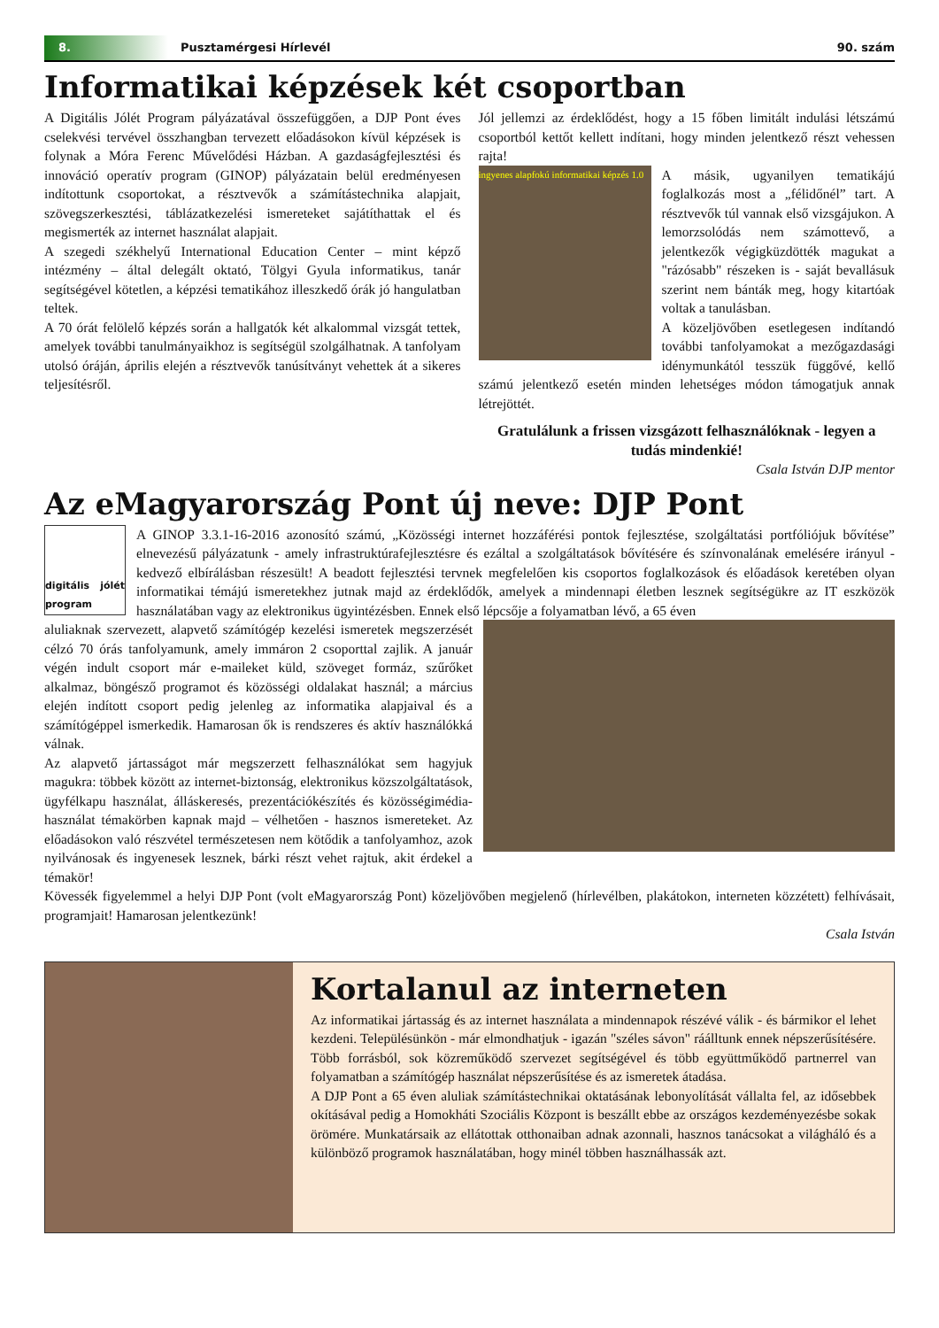8.
Pusztamérgesi Hírlevél 90. szám
Informatikai képzések két csoportban
A Digitális Jólét Program pályázatával összefüggően, a DJP Pont éves cselekvési tervével összhangban tervezett előadásokon kívül képzések is folynak a Móra Ferenc Művelődési Házban. A gazdaságfejlesztési és innováció operatív program (GINOP) pályázatain belül eredményesen indítottunk csoportokat, a résztvevők a számítástechnika alapjait, szövegszerkesztési, táblázatkezelési ismereteket sajátíthattak el és megismerték az internet használat alapjait.
A szegedi székhelyű International Education Center – mint képző intézmény – által delegált oktató, Tölgyi Gyula informatikus, tanár segítségével kötetlen, a képzési tematikához illeszkedő órák jó hangulatban teltek.
A 70 órát felölelő képzés során a hallgatók két alkalommal vizsgát tettek, amelyek további tanulmányaikhoz is segítségül szolgálhatnak. A tanfolyam utolsó óráján, április elején a résztvevők tanúsítványt vehettek át a sikeres teljesítésről.
Jól jellemzi az érdeklődést, hogy a 15 főben limitált indulási létszámú csoportból kettőt kellett indítani, hogy minden jelentkező részt vehessen rajta!
ingyenes alapfokú informatikai képzés 1.0
A másik, ugyanilyen tematikájú foglalkozás most a „félidőnél” tart. A résztvevők túl vannak első vizsgájukon. A lemorzsolódás nem számottevő, a jelentkezők végigküzdötték magukat a "rázósabb" részeken is - saját bevallásuk szerint nem bánták meg, hogy kitartóak voltak a tanulásban.
A közeljövőben esetlegesen indítandó további tanfolyamokat a mezőgazdasági idénymunkától tesszük függővé, kellő számú jelentkező esetén minden lehetséges módon támogatjuk annak létrejöttét.
Gratulálunk a frissen vizsgázott felhasználóknak - legyen a tudás mindenkié!
Csala István DJP mentor
Az eMagyarország Pont új neve: DJP Pont
digitális jólét program
A GINOP 3.3.1-16-2016 azonosító számú, „Közösségi internet hozzáférési pontok fejlesztése, szolgáltatási portfóliójuk bővítése” elnevezésű pályázatunk - amely infrastruktúrafejlesztésre és ezáltal a szolgáltatások bővítésére és színvonalának emelésére irányul - kedvező elbírálásban részesült! A beadott fejlesztési tervnek megfelelően kis csoportos foglalkozások és előadások keretében olyan informatikai témájú ismeretekhez jutnak majd az érdeklődők, amelyek a mindennapi életben lesznek segítségükre az IT eszközök használatában vagy az elektronikus ügyintézésben. Ennek első lépcsője a folyamatban lévő, a 65 éven
aluliaknak szervezett, alapvető számítógép kezelési ismeretek megszerzését célzó 70 órás tanfolyamunk, amely immáron 2 csoporttal zajlik. A január végén indult csoport már e-maileket küld, szöveget formáz, szűrőket alkalmaz, böngésző programot és közösségi oldalakat használ; a március elején indított csoport pedig jelenleg az informatika alapjaival és a számítógéppel ismerkedik. Hamarosan ők is rendszeres és aktív használókká válnak.
Az alapvető jártasságot már megszerzett felhasználókat sem hagyjuk magukra: többek között az internet-biztonság, elektronikus közszolgáltatások, ügyfélkapu használat, álláskeresés, prezentációkészítés és közösségimédia-használat témakörben kapnak majd – vélhetően - hasznos ismereteket. Az előadásokon való részvétel természetesen nem kötődik a tanfolyamhoz, azok nyilvánosak és ingyenesek lesznek, bárki részt vehet rajtuk, akit érdekel a témakör!
Kövessék figyelemmel a helyi DJP Pont (volt eMagyarország Pont) közeljövőben megjelenő (hírlevélben, plakátokon, interneten közzétett) felhívásait, programjait! Hamarosan jelentkezünk!
Csala István
Kortalanul az interneten
Az informatikai jártasság és az internet használata a mindennapok részévé válik - és bármikor el lehet kezdeni. Településünkön - már elmondhatjuk - igazán "széles sávon" ráálltunk ennek népszerűsítésére. Több forrásból, sok közreműködő szervezet segítségével és több együttműködő partnerrel van folyamatban a számítógép használat népszerűsítése és az ismeretek átadása.
A DJP Pont a 65 éven aluliak számítástechnikai oktatásának lebonyolítását vállalta fel, az idősebbek okításával pedig a Homokháti Szociális Központ is beszállt ebbe az országos kezdeményezésbe sokak örömére. Munkatársaik az ellátottak otthonaiban adnak azonnali, hasznos tanácsokat a világháló és a különböző programok használatában, hogy minél többen használhassák azt.